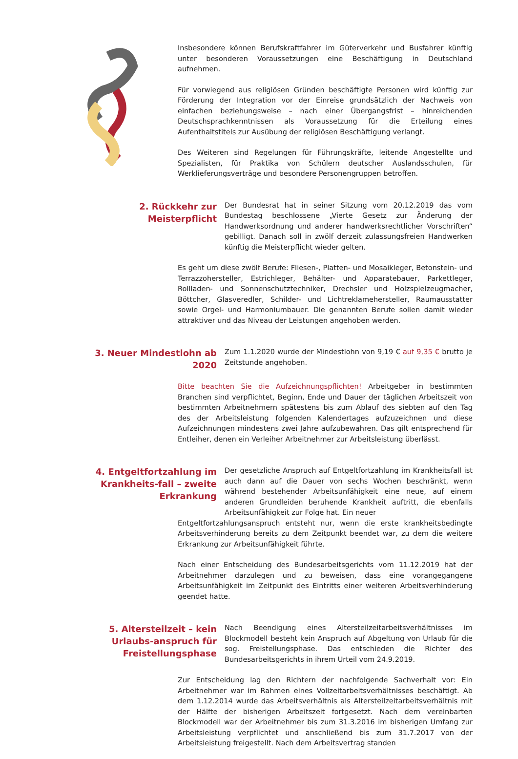Insbesondere können Berufskraftfahrer im Güterverkehr und Busfahrer künftig unter besonderen Voraussetzungen eine Beschäftigung in Deutschland aufnehmen.
Für vorwiegend aus religiösen Gründen beschäftigte Personen wird künftig zur Förderung der Integration vor der Einreise grundsätzlich der Nachweis von einfachen beziehungsweise – nach einer Übergangsfrist – hinreichenden Deutschsprachkenntnissen als Voraussetzung für die Erteilung eines Aufenthaltstitels zur Ausübung der religiösen Beschäftigung verlangt.
Des Weiteren sind Regelungen für Führungskräfte, leitende Angestellte und Spezialisten, für Praktika von Schülern deutscher Auslandsschulen, für Werklieferungsverträge und besondere Personengruppen betroffen.
2. Rückkehr zur Meisterpflicht
Der Bundesrat hat in seiner Sitzung vom 20.12.2019 das vom Bundestag beschlossene „Vierte Gesetz zur Änderung der Handwerksordnung und anderer handwerksrechtlicher Vorschriften“ gebilligt. Danach soll in zwölf derzeit zulassungsfreien Handwerken künftig die Meisterpflicht wieder gelten.
Es geht um diese zwölf Berufe: Fliesen-, Platten- und Mosaikleger, Betonstein- und Terrazzohersteller, Estrichleger, Behälter- und Apparatebauer, Parkettleger, Rollladen- und Sonnenschutztechniker, Drechsler und Holzspielzeugmacher, Böttcher, Glasveredler, Schilder- und Lichtreklamehersteller, Raumausstatter sowie Orgel- und Harmoniumbauer. Die genannten Berufe sollen damit wieder attraktiver und das Niveau der Leistungen angehoben werden.
3. Neuer Mindestlohn ab 2020
Zum 1.1.2020 wurde der Mindestlohn von 9,19 € auf 9,35 € brutto je Zeitstunde angehoben.
Bitte beachten Sie die Aufzeichnungspflichten! Arbeitgeber in bestimmten Branchen sind verpflichtet, Beginn, Ende und Dauer der täglichen Arbeitszeit von bestimmten Arbeitnehmern spätestens bis zum Ablauf des siebten auf den Tag des der Arbeitsleistung folgenden Kalendertages aufzuzeichnen und diese Aufzeichnungen mindestens zwei Jahre aufzubewahren. Das gilt entsprechend für Entleiher, denen ein Verleiher Arbeitnehmer zur Arbeitsleistung überlässt.
4. Entgeltfortzahlung im Krankheits-fall – zweite Erkrankung
Der gesetzliche Anspruch auf Entgeltfortzahlung im Krankheitsfall ist auch dann auf die Dauer von sechs Wochen beschränkt, wenn während bestehender Arbeitsunfähigkeit eine neue, auf einem anderen Grundleiden beruhende Krankheit auftritt, die ebenfalls Arbeitsunfähigkeit zur Folge hat. Ein neuer
Entgeltfortzahlungsanspruch entsteht nur, wenn die erste krankheitsbedingte Arbeitsverhinderung bereits zu dem Zeitpunkt beendet war, zu dem die weitere Erkrankung zur Arbeitsunfähigkeit führte.
Nach einer Entscheidung des Bundesarbeitsgerichts vom 11.12.2019 hat der Arbeitnehmer darzulegen und zu beweisen, dass eine vorangegangene Arbeitsunfähigkeit im Zeitpunkt des Eintritts einer weiteren Arbeitsverhinderung geendet hatte.
5. Altersteilzeit – kein Urlaubs-anspruch für Freistellungsphase
Nach Beendigung eines Altersteilzeitarbeitsverhältnisses im Blockmodell besteht kein Anspruch auf Abgeltung von Urlaub für die sog. Freistellungsphase. Das entschieden die Richter des Bundesarbeitsgerichts in ihrem Urteil vom 24.9.2019.
Zur Entscheidung lag den Richtern der nachfolgende Sachverhalt vor: Ein Arbeitnehmer war im Rahmen eines Vollzeitarbeitsverhältnisses beschäftigt. Ab dem 1.12.2014 wurde das Arbeitsverhältnis als Altersteilzeitarbeitsverhältnis mit der Hälfte der bisherigen Arbeitszeit fortgesetzt. Nach dem vereinbarten Blockmodell war der Arbeitnehmer bis zum 31.3.2016 im bisherigen Umfang zur Arbeitsleistung verpflichtet und anschließend bis zum 31.7.2017 von der Arbeitsleistung freigestellt. Nach dem Arbeitsvertrag standen